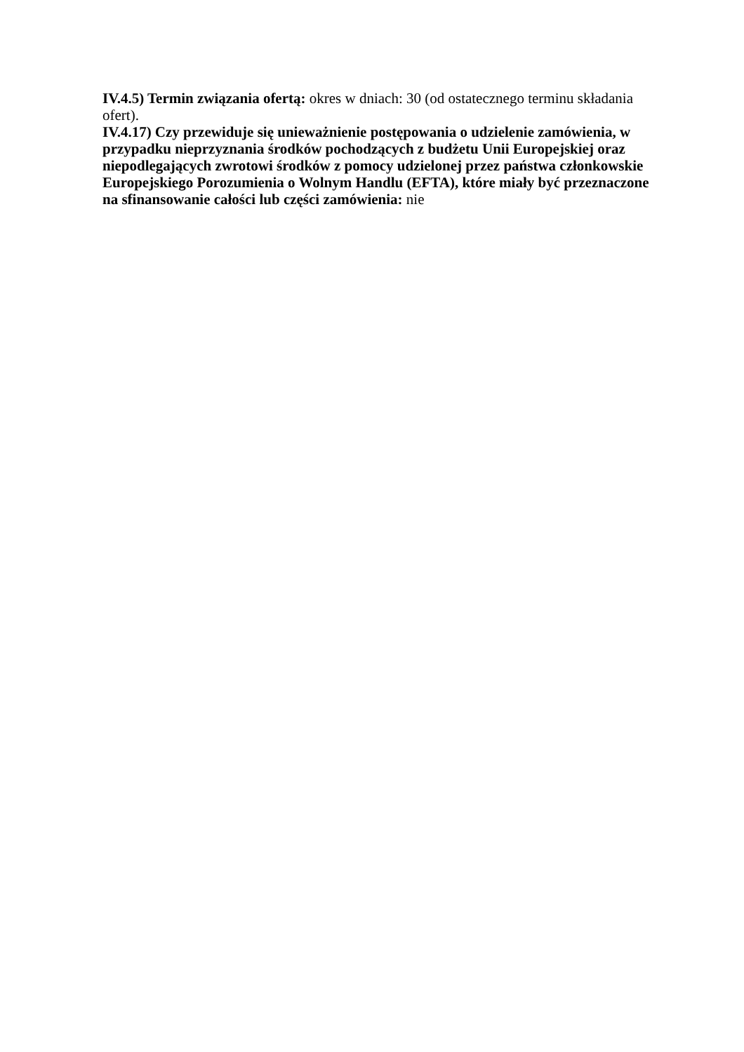IV.4.5) Termin związania ofertą: okres w dniach: 30 (od ostatecznego terminu składania ofert).
IV.4.17) Czy przewiduje się unieważnienie postępowania o udzielenie zamówienia, w przypadku nieprzyznania środków pochodzących z budżetu Unii Europejskiej oraz niepodlegających zwrotowi środków z pomocy udzielonej przez państwa członkowskie Europejskiego Porozumienia o Wolnym Handlu (EFTA), które miały być przeznaczone na sfinansowanie całości lub części zamówienia: nie